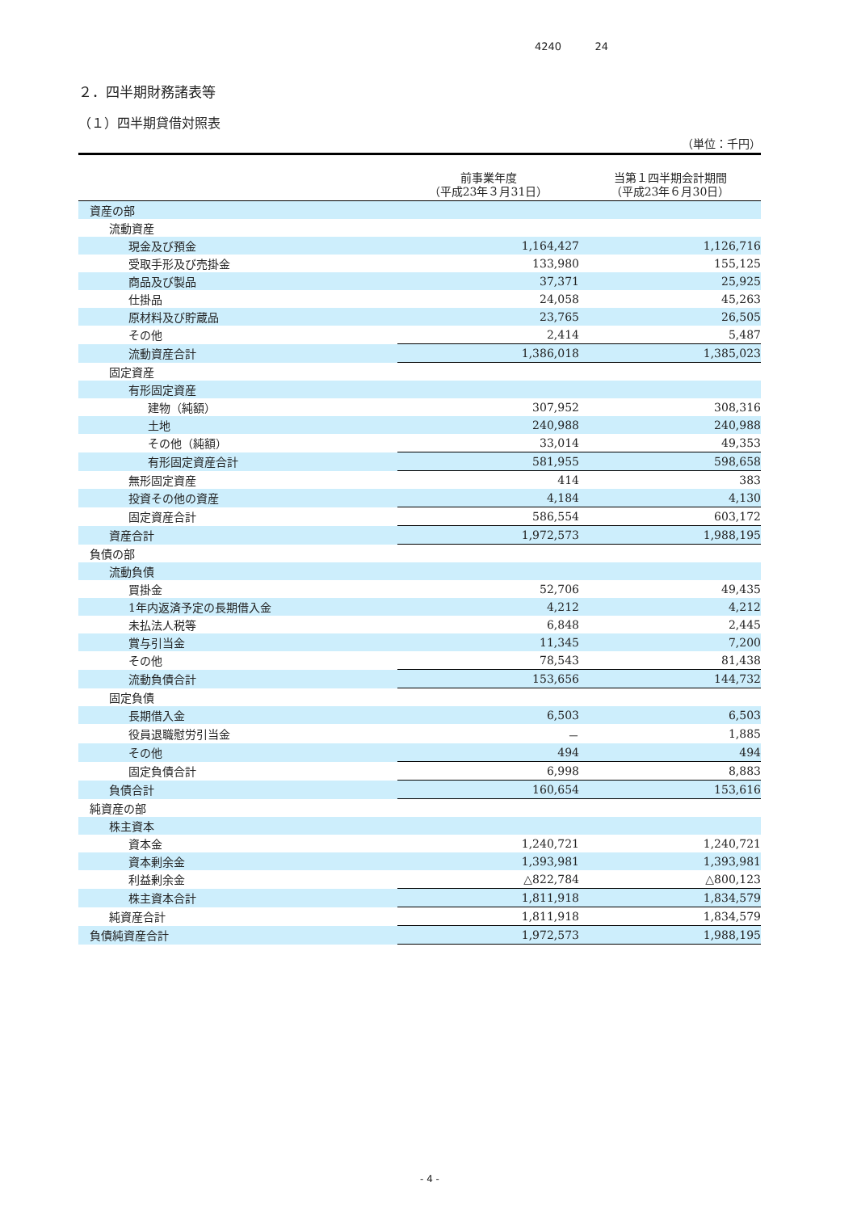4240 24
２．四半期財務諸表等
（１）四半期貸借対照表
（単位：千円）
| | 前事業年度 （平成23年３月31日） | 当第１四半期会計期間 （平成23年６月30日） |
| --- | --- | --- |
| 資産の部 | | |
| 流動資産 | | |
| 現金及び預金 | 1,164,427 | 1,126,716 |
| 受取手形及び売掛金 | 133,980 | 155,125 |
| 商品及び製品 | 37,371 | 25,925 |
| 仕掛品 | 24,058 | 45,263 |
| 原材料及び貯蔵品 | 23,765 | 26,505 |
| その他 | 2,414 | 5,487 |
| 流動資産合計 | 1,386,018 | 1,385,023 |
| 固定資産 | | |
| 有形固定資産 | | |
| 建物（純額） | 307,952 | 308,316 |
| 土地 | 240,988 | 240,988 |
| その他（純額） | 33,014 | 49,353 |
| 有形固定資産合計 | 581,955 | 598,658 |
| 無形固定資産 | 414 | 383 |
| 投資その他の資産 | 4,184 | 4,130 |
| 固定資産合計 | 586,554 | 603,172 |
| 資産合計 | 1,972,573 | 1,988,195 |
| 負債の部 | | |
| 流動負債 | | |
| 買掛金 | 52,706 | 49,435 |
| 1年内返済予定の長期借入金 | 4,212 | 4,212 |
| 未払法人税等 | 6,848 | 2,445 |
| 賞与引当金 | 11,345 | 7,200 |
| その他 | 78,543 | 81,438 |
| 流動負債合計 | 153,656 | 144,732 |
| 固定負債 | | |
| 長期借入金 | 6,503 | 6,503 |
| 役員退職慰労引当金 | － | 1,885 |
| その他 | 494 | 494 |
| 固定負債合計 | 6,998 | 8,883 |
| 負債合計 | 160,654 | 153,616 |
| 純資産の部 | | |
| 株主資本 | | |
| 資本金 | 1,240,721 | 1,240,721 |
| 資本剰余金 | 1,393,981 | 1,393,981 |
| 利益剰余金 | △822,784 | △800,123 |
| 株主資本合計 | 1,811,918 | 1,834,579 |
| 純資産合計 | 1,811,918 | 1,834,579 |
| 負債純資産合計 | 1,972,573 | 1,988,195 |
- 4 -